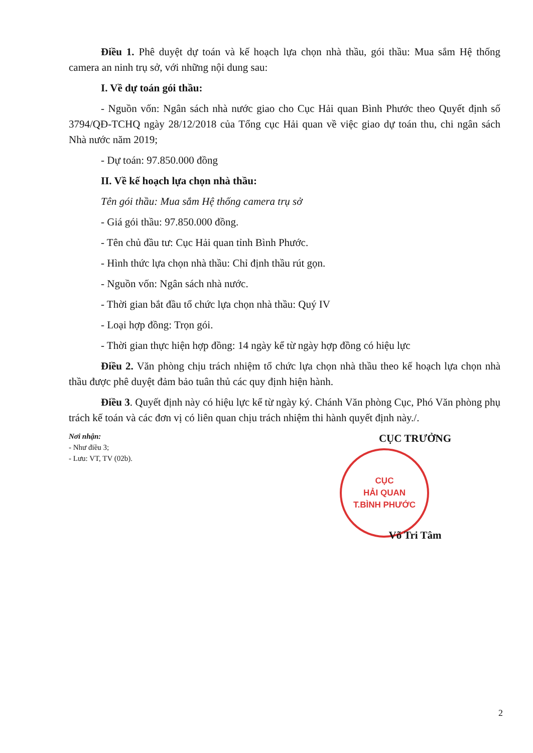Điều 1. Phê duyệt dự toán và kế hoạch lựa chọn nhà thầu, gói thầu: Mua sắm Hệ thống camera an ninh trụ sở, với những nội dung sau:
I. Về dự toán gói thầu:
- Nguồn vốn: Ngân sách nhà nước giao cho Cục Hải quan Bình Phước theo Quyết định số 3794/QĐ-TCHQ ngày 28/12/2018 của Tổng cục Hải quan về việc giao dự toán thu, chi ngân sách Nhà nước năm 2019;
- Dự toán: 97.850.000 đồng
II. Về kế hoạch lựa chọn nhà thầu:
Tên gói thầu: Mua sắm Hệ thống camera trụ sở
- Giá gói thầu: 97.850.000 đồng.
- Tên chủ đầu tư: Cục Hải quan tỉnh Bình Phước.
- Hình thức lựa chọn nhà thầu: Chỉ định thầu rút gọn.
- Nguồn vốn: Ngân sách nhà nước.
- Thời gian bắt đầu tổ chức lựa chọn nhà thầu: Quý IV
- Loại hợp đồng: Trọn gói.
- Thời gian thực hiện hợp đồng: 14 ngày kể từ ngày hợp đồng có hiệu lực
Điều 2. Văn phòng chịu trách nhiệm tổ chức lựa chọn nhà thầu theo kế hoạch lựa chọn nhà thầu được phê duyệt đảm bảo tuân thủ các quy định hiện hành.
Điều 3. Quyết định này có hiệu lực kể từ ngày ký. Chánh Văn phòng Cục, Phó Văn phòng phụ trách kế toán và các đơn vị có liên quan chịu trách nhiệm thi hành quyết định này./.
Nơi nhận:
- Như điều 3;
- Lưu: VT, TV (02b).
CỤC TRƯỞNG
CỤC
HẢI QUAN
T.BÌNH PHƯỚC
Võ Tri Tâm
2